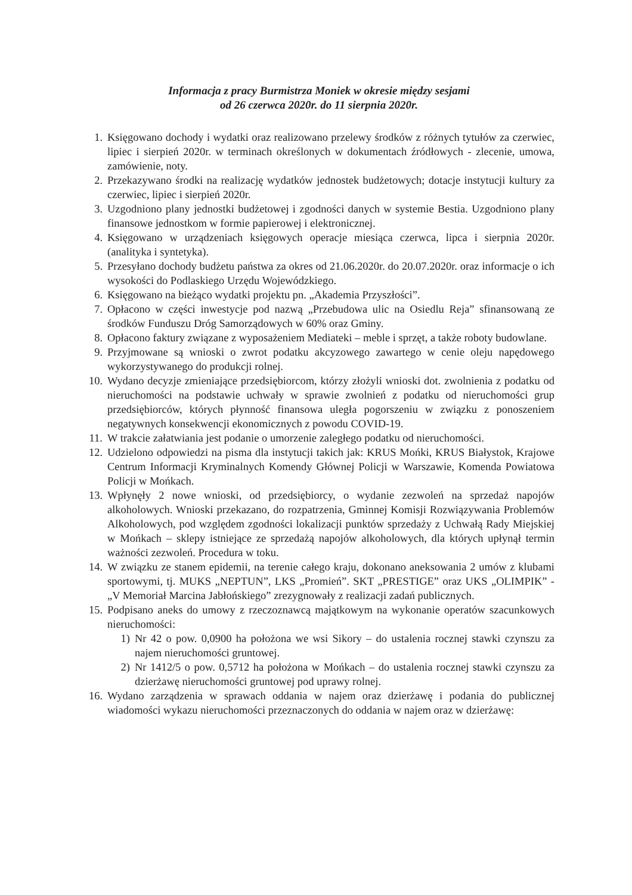Informacja z pracy Burmistrza Moniek w okresie między sesjami
od 26 czerwca 2020r. do 11 sierpnia 2020r.
1. Księgowano dochody i wydatki oraz realizowano przelewy środków z różnych tytułów za czerwiec, lipiec i sierpień 2020r. w terminach określonych w dokumentach źródłowych - zlecenie, umowa, zamówienie, noty.
2. Przekazywano środki na realizację wydatków jednostek budżetowych; dotacje instytucji kultury za czerwiec, lipiec i sierpień 2020r.
3. Uzgodniono plany jednostki budżetowej i zgodności danych w systemie Bestia. Uzgodniono plany finansowe jednostkom w formie papierowej i elektronicznej.
4. Księgowano w urządzeniach księgowych operacje miesiąca czerwca, lipca i sierpnia 2020r. (analityka i syntetyka).
5. Przesyłano dochody budżetu państwa za okres od 21.06.2020r. do 20.07.2020r. oraz informacje o ich wysokości do Podlaskiego Urzędu Wojewódzkiego.
6. Księgowano na bieżąco wydatki projektu pn. „Akademia Przyszłości”.
7. Opłacono w części inwestycje pod nazwą „Przebudowa ulic na Osiedlu Reja” sfinansowaną ze środków Funduszu Dróg Samorządowych w 60% oraz Gminy.
8. Opłacono faktury związane z wyposażeniem Mediateki – meble i sprzęt, a także roboty budowlane.
9. Przyjmowane są wnioski o zwrot podatku akcyzowego zawartego w cenie oleju napędowego wykorzystywanego do produkcji rolnej.
10. Wydano decyzje zmieniające przedsiębiorcom, którzy złożyli wnioski dot. zwolnienia z podatku od nieruchomości na podstawie uchwały w sprawie zwolnień z podatku od nieruchomości grup przedsiębiorców, których płynność finansowa uległa pogorszeniu w związku z ponoszeniem negatywnych konsekwencji ekonomicznych z powodu COVID-19.
11. W trakcie załatwiania jest podanie o umorzenie zaległego podatku od nieruchomości.
12. Udzielono odpowiedzi na pisma dla instytucji takich jak: KRUS Mońki, KRUS Białystok, Krajowe Centrum Informacji Kryminalnych Komendy Głównej Policji w Warszawie, Komenda Powiatowa Policji w Mońkach.
13. Wpłynęły 2 nowe wnioski, od przedsiębiorcy, o wydanie zezwoleń na sprzedaż napojów alkoholowych. Wnioski przekazano, do rozpatrzenia, Gminnej Komisji Rozwiązywania Problemów Alkoholowych, pod względem zgodności lokalizacji punktów sprzedaży z Uchwałą Rady Miejskiej w Mońkach – sklepy istniejące ze sprzedażą napojów alkoholowych, dla których upłynął termin ważności zezwoleń. Procedura w toku.
14. W związku ze stanem epidemii, na terenie całego kraju, dokonano aneksowania 2 umów z klubami sportowymi, tj. MUKS „NEPTUN”, LKS „Promień”. SKT „PRESTIGE” oraz UKS „OLIMPIK” - „V Memoriał Marcina Jabłońskiego” zrezygnowały z realizacji zadań publicznych.
15. Podpisano aneks do umowy z rzeczoznawcą majątkowym na wykonanie operatów szacunkowych nieruchomości:
1) Nr 42 o pow. 0,0900 ha położona we wsi Sikory – do ustalenia rocznej stawki czynszu za najem nieruchomości gruntowej.
2) Nr 1412/5 o pow. 0,5712 ha położona w Mońkach – do ustalenia rocznej stawki czynszu za dzierżawę nieruchomości gruntowej pod uprawy rolnej.
16. Wydano zarządzenia w sprawach oddania w najem oraz dzierżawę i podania do publicznej wiadomości wykazu nieruchomości przeznaczonych do oddania w najem oraz w dzierżawę: